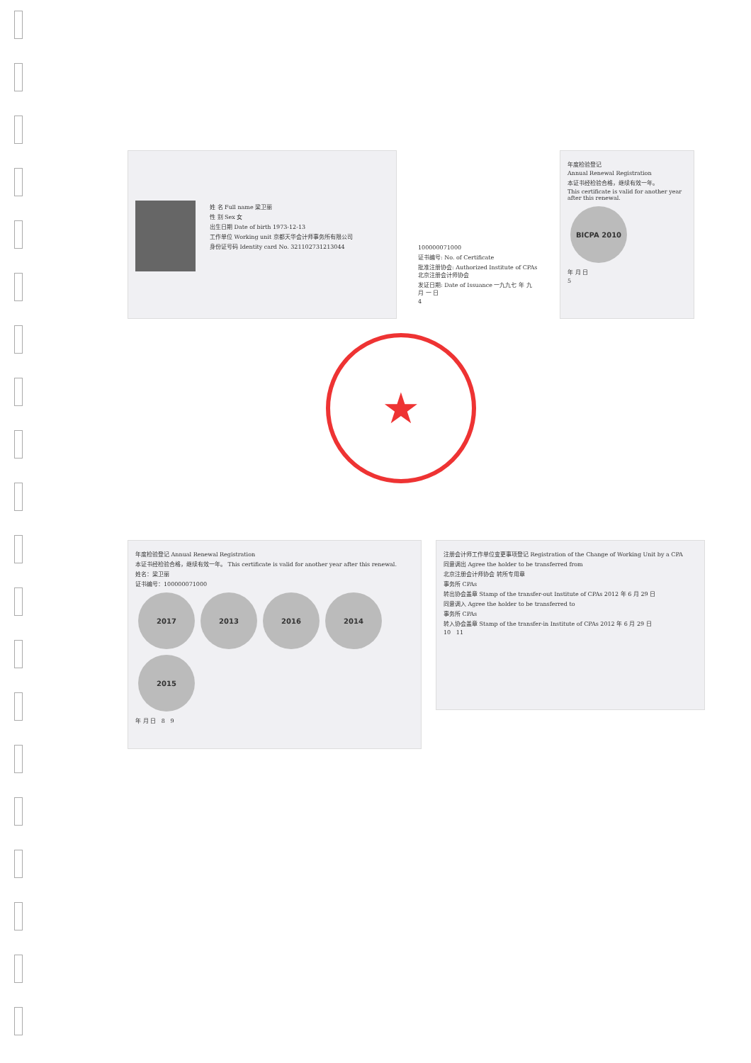姓 名 Full name 梁卫丽
性 别 Sex 女
出生日期 Date of birth 1973-12-13
工作单位 Working unit 京都天华会计师事务所有限公司
身份证号码 Identity card No. 321102731213044
100000071000
证书编号: No. of Certificate
批准注册协会: Authorized Institute of CPAs 北京注册会计师协会
发证日期: Date of Issuance 一九九七 年 九 月 一 日
4
年度检验登记
Annual Renewal Registration
本证书经检验合格，继续有效一年。
This certificate is valid for another year after this renewal.
BICPA 2010
年 月 日
5
★
年度检验登记 Annual Renewal Registration
本证书经检验合格，继续有效一年。 This certificate is valid for another year after this renewal.
姓名：梁卫丽
证书编号：100000071000
2017 2013 2016 2014 2015
年 月 日 8 9
注册会计师工作单位变更事项登记 Registration of the Change of Working Unit by a CPA
同意调出 Agree the holder to be transferred from
北京注册会计师协会 转所专用章
事务所 CPAs
转出协会盖章 Stamp of the transfer-out Institute of CPAs 2012 年 6 月 29 日
同意调入 Agree the holder to be transferred to
事务所 CPAs
转入协会盖章 Stamp of the transfer-in Institute of CPAs 2012 年 6 月 29 日
10 11